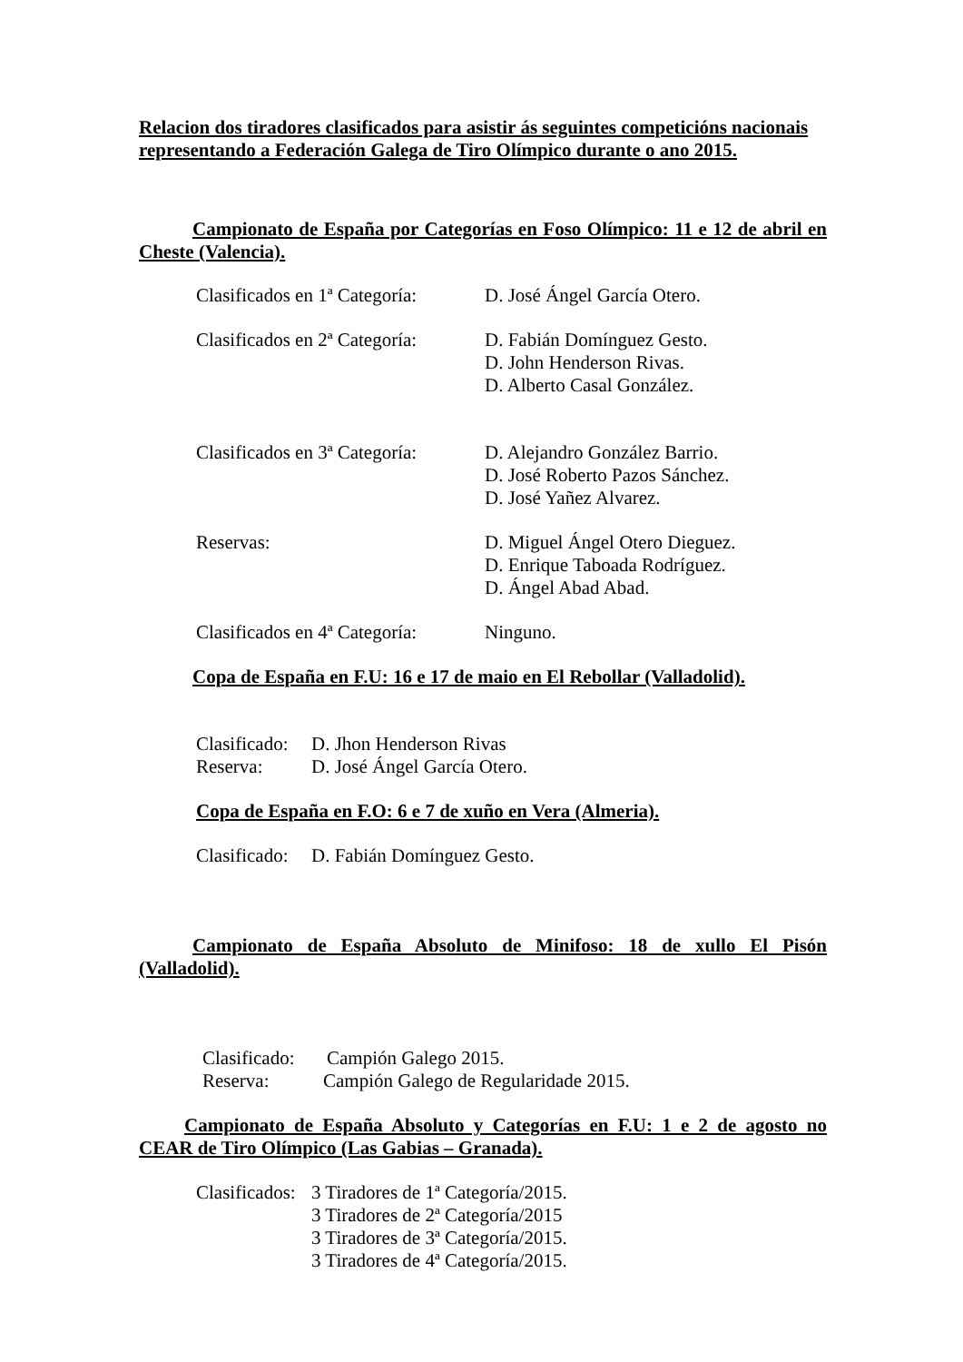Relacion dos tiradores clasificados para asistir ás seguintes competicións nacionais representando a Federación Galega de Tiro Olímpico durante o ano 2015.
Campionato de España por Categorías en Foso Olímpico: 11 e 12 de abril en Cheste (Valencia).
Clasificados en 1ª Categoría:
D. José Ángel García Otero.
Clasificados en 2ª Categoría:
D. Fabián Domínguez Gesto.
D. John Henderson Rivas.
D. Alberto Casal González.
Clasificados en 3ª Categoría:
D. Alejandro González Barrio.
D. José Roberto Pazos Sánchez.
D. José Yañez Alvarez.
Reservas: D. Miguel Ángel Otero Dieguez.
D. Enrique Taboada Rodríguez.
D. Ángel Abad Abad.
Clasificados en 4ª Categoría:
Ninguno.
Copa de España en F.U: 16 e 17 de maio en El Rebollar (Valladolid).
Clasificado:
D. Jhon Henderson Rivas
Reserva: D. José Ángel García Otero.
Copa de España en F.O: 6 e 7 de xuño en Vera (Almeria).
Clasificado:
D. Fabián Domínguez Gesto.
Campionato de España Absoluto de Minifoso: 18 de xullo El Pisón (Valladolid).
Clasificado:
Campión Galego 2015.
Reserva: Campión Galego de Regularidade 2015.
Campionato de España Absoluto y Categorías en F.U: 1 e 2 de agosto no CEAR de Tiro Olímpico (Las Gabias – Granada).
Clasificados:
3 Tiradores de 1ª Categoría/2015.
3 Tiradores de 2ª Categoría/2015
3 Tiradores de 3ª Categoría/2015.
3 Tiradores de 4ª Categoría/2015.